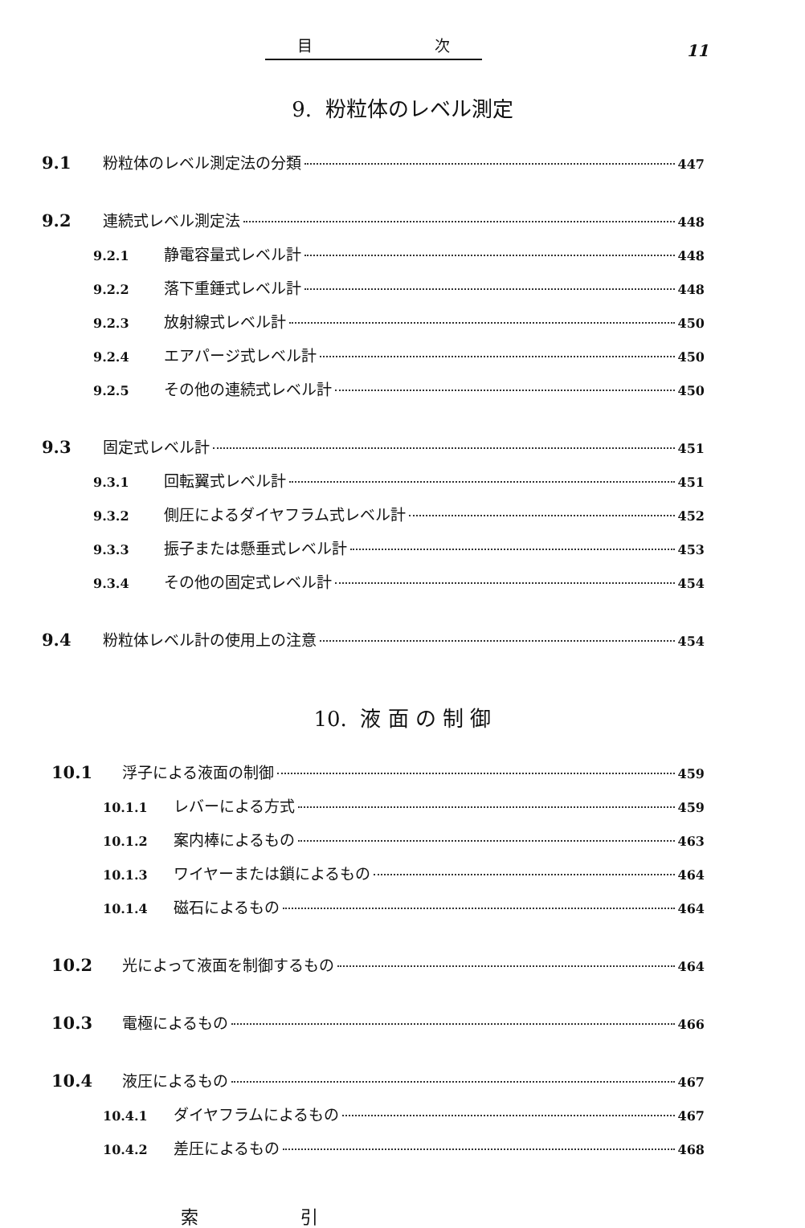目 次
11
9. 粉粒体のレベル測定
9.1 粉粒体のレベル測定法の分類 447
9.2 連続式レベル測定法 448
9.2.1 静電容量式レベル計 448
9.2.2 落下重錘式レベル計 448
9.2.3 放射線式レベル計 450
9.2.4 エアパージ式レベル計 450
9.2.5 その他の連続式レベル計 450
9.3 固定式レベル計 451
9.3.1 回転翼式レベル計 451
9.3.2 側圧によるダイヤフラム式レベル計 452
9.3.3 振子または懸垂式レベル計 453
9.3.4 その他の固定式レベル計 454
9.4 粉粒体レベル計の使用上の注意 454
10. 液 面 の 制 御
10.1 浮子による液面の制御 459
10.1.1 レバーによる方式 459
10.1.2 案内棒によるもの 463
10.1.3 ワイヤーまたは鎖によるもの 464
10.1.4 磁石によるもの 464
10.2 光によって液面を制御するもの 464
10.3 電極によるもの 466
10.4 液圧によるもの 467
10.4.1 ダイヤフラムによるもの 467
10.4.2 差圧によるもの 468
索 引